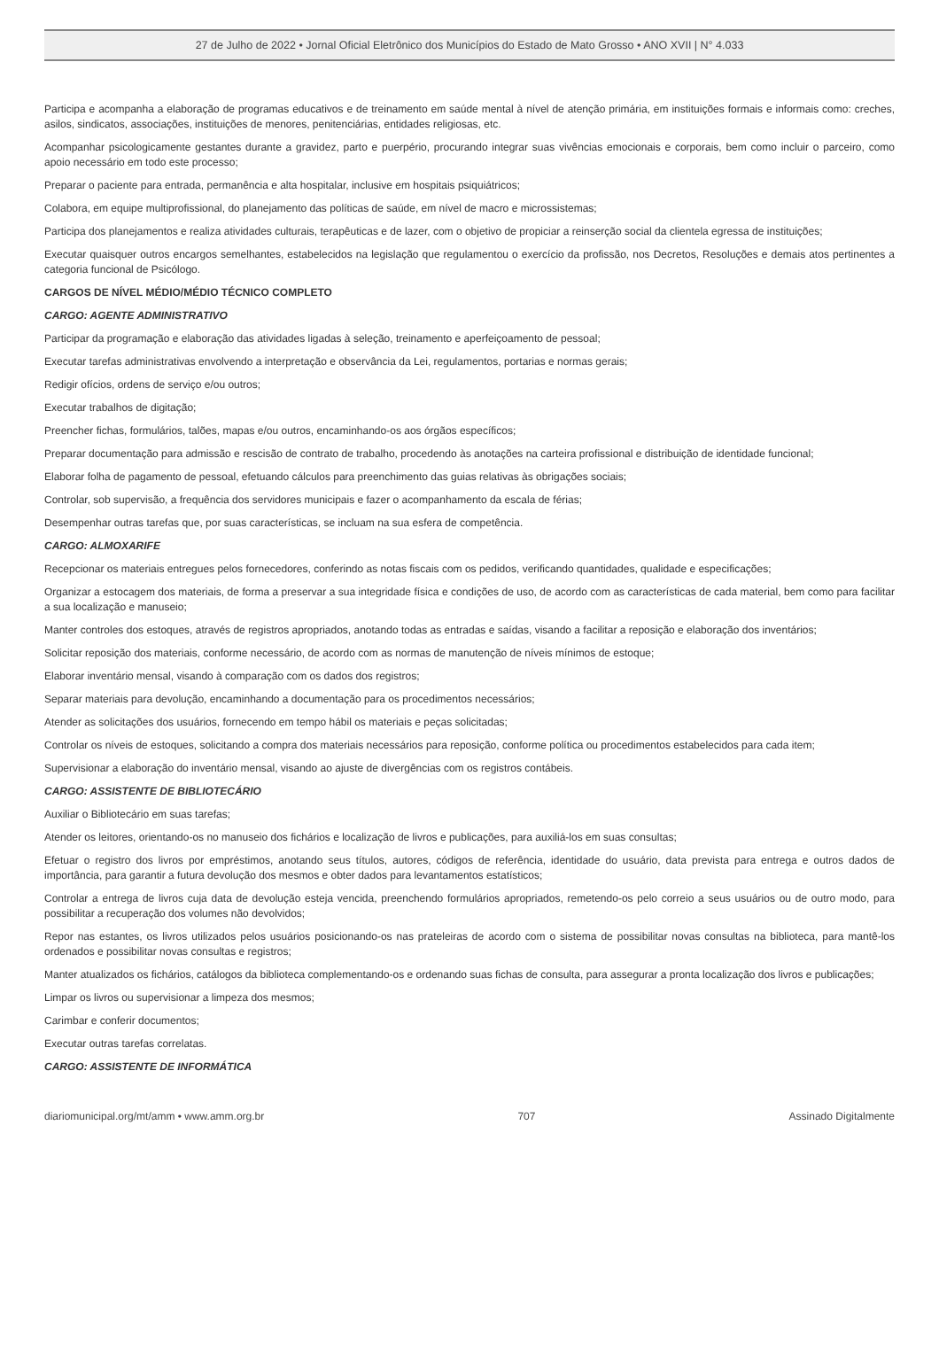27 de Julho de 2022 • Jornal Oficial Eletrônico dos Municípios do Estado de Mato Grosso • ANO XVII | N° 4.033
Participa e acompanha a elaboração de programas educativos e de treinamento em saúde mental à nível de atenção primária, em instituições formais e informais como: creches, asilos, sindicatos, associações, instituições de menores, penitenciárias, entidades religiosas, etc.
Acompanhar psicologicamente gestantes durante a gravidez, parto e puerpério, procurando integrar suas vivências emocionais e corporais, bem como incluir o parceiro, como apoio necessário em todo este processo;
Preparar o paciente para entrada, permanência e alta hospitalar, inclusive em hospitais psiquiátricos;
Colabora, em equipe multiprofissional, do planejamento das políticas de saúde, em nível de macro e microssistemas;
Participa dos planejamentos e realiza atividades culturais, terapêuticas e de lazer, com o objetivo de propiciar a reinserção social da clientela egressa de instituições;
Executar quaisquer outros encargos semelhantes, estabelecidos na legislação que regulamentou o exercício da profissão, nos Decretos, Resoluções e demais atos pertinentes a categoria funcional de Psicólogo.
CARGOS DE NÍVEL MÉDIO/MÉDIO TÉCNICO COMPLETO
CARGO: AGENTE ADMINISTRATIVO
Participar da programação e elaboração das atividades ligadas à seleção, treinamento e aperfeiçoamento de pessoal;
Executar tarefas administrativas envolvendo a interpretação e observância da Lei, regulamentos, portarias e normas gerais;
Redigir ofícios, ordens de serviço e/ou outros;
Executar trabalhos de digitação;
Preencher fichas, formulários, talões, mapas e/ou outros, encaminhando-os aos órgãos específicos;
Preparar documentação para admissão e rescisão de contrato de trabalho, procedendo às anotações na carteira profissional e distribuição de identidade funcional;
Elaborar folha de pagamento de pessoal, efetuando cálculos para preenchimento das guias relativas às obrigações sociais;
Controlar, sob supervisão, a frequência dos servidores municipais e fazer o acompanhamento da escala de férias;
Desempenhar outras tarefas que, por suas características, se incluam na sua esfera de competência.
CARGO: ALMOXARIFE
Recepcionar os materiais entregues pelos fornecedores, conferindo as notas fiscais com os pedidos, verificando quantidades, qualidade e especificações;
Organizar a estocagem dos materiais, de forma a preservar a sua integridade física e condições de uso, de acordo com as características de cada material, bem como para facilitar a sua localização e manuseio;
Manter controles dos estoques, através de registros apropriados, anotando todas as entradas e saídas, visando a facilitar a reposição e elaboração dos inventários;
Solicitar reposição dos materiais, conforme necessário, de acordo com as normas de manutenção de níveis mínimos de estoque;
Elaborar inventário mensal, visando à comparação com os dados dos registros;
Separar materiais para devolução, encaminhando a documentação para os procedimentos necessários;
Atender as solicitações dos usuários, fornecendo em tempo hábil os materiais e peças solicitadas;
Controlar os níveis de estoques, solicitando a compra dos materiais necessários para reposição, conforme política ou procedimentos estabelecidos para cada item;
Supervisionar a elaboração do inventário mensal, visando ao ajuste de divergências com os registros contábeis.
CARGO: ASSISTENTE DE BIBLIOTECÁRIO
Auxiliar o Bibliotecário em suas tarefas;
Atender os leitores, orientando-os no manuseio dos fichários e localização de livros e publicações, para auxiliá-los em suas consultas;
Efetuar o registro dos livros por empréstimos, anotando seus títulos, autores, códigos de referência, identidade do usuário, data prevista para entrega e outros dados de importância, para garantir a futura devolução dos mesmos e obter dados para levantamentos estatísticos;
Controlar a entrega de livros cuja data de devolução esteja vencida, preenchendo formulários apropriados, remetendo-os pelo correio a seus usuários ou de outro modo, para possibilitar a recuperação dos volumes não devolvidos;
Repor nas estantes, os livros utilizados pelos usuários posicionando-os nas prateleiras de acordo com o sistema de possibilitar novas consultas na biblioteca, para mantê-los ordenados e possibilitar novas consultas e registros;
Manter atualizados os fichários, catálogos da biblioteca complementando-os e ordenando suas fichas de consulta, para assegurar a pronta localização dos livros e publicações;
Limpar os livros ou supervisionar a limpeza dos mesmos;
Carimbar e conferir documentos;
Executar outras tarefas correlatas.
CARGO: ASSISTENTE DE INFORMÁTICA
diariomunicipal.org/mt/amm • www.amm.org.br 707 Assinado Digitalmente